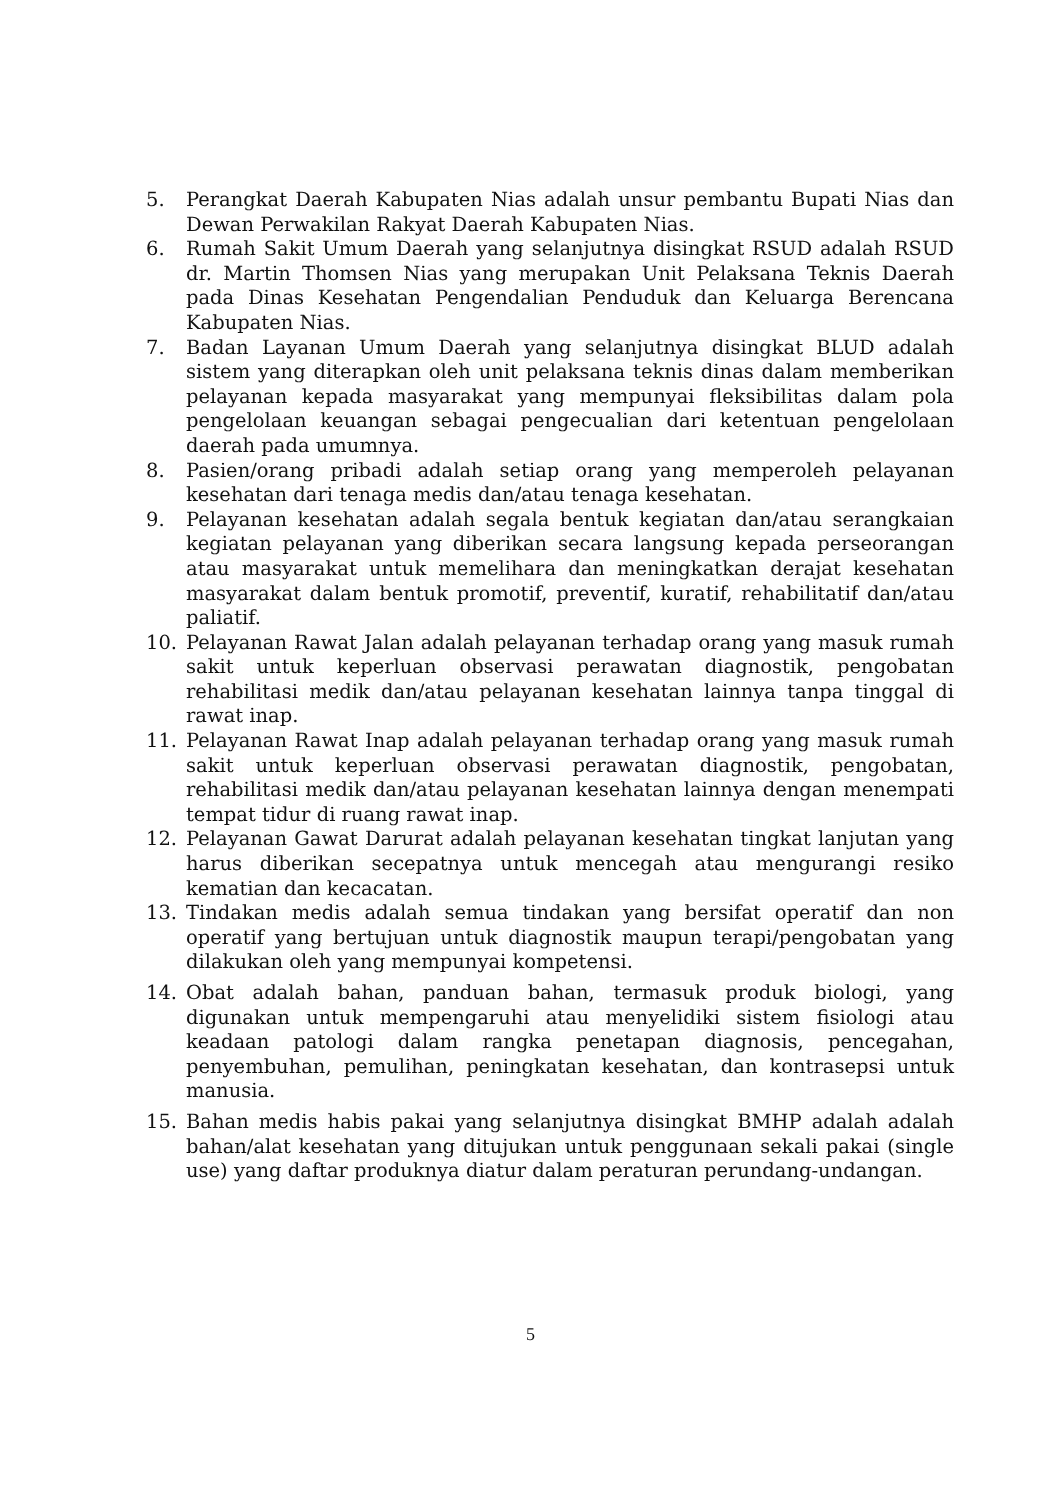5. Perangkat Daerah Kabupaten Nias adalah unsur pembantu Bupati Nias dan Dewan Perwakilan Rakyat Daerah Kabupaten Nias.
6. Rumah Sakit Umum Daerah yang selanjutnya disingkat RSUD adalah RSUD dr. Martin Thomsen Nias yang merupakan Unit Pelaksana Teknis Daerah pada Dinas Kesehatan Pengendalian Penduduk dan Keluarga Berencana Kabupaten Nias.
7. Badan Layanan Umum Daerah yang selanjutnya disingkat BLUD adalah sistem yang diterapkan oleh unit pelaksana teknis dinas dalam memberikan pelayanan kepada masyarakat yang mempunyai fleksibilitas dalam pola pengelolaan keuangan sebagai pengecualian dari ketentuan pengelolaan daerah pada umumnya.
8. Pasien/orang pribadi adalah setiap orang yang memperoleh pelayanan kesehatan dari tenaga medis dan/atau tenaga kesehatan.
9. Pelayanan kesehatan adalah segala bentuk kegiatan dan/atau serangkaian kegiatan pelayanan yang diberikan secara langsung kepada perseorangan atau masyarakat untuk memelihara dan meningkatkan derajat kesehatan masyarakat dalam bentuk promotif, preventif, kuratif, rehabilitatif dan/atau paliatif.
10. Pelayanan Rawat Jalan adalah pelayanan terhadap orang yang masuk rumah sakit untuk keperluan observasi perawatan diagnostik, pengobatan rehabilitasi medik dan/atau pelayanan kesehatan lainnya tanpa tinggal di rawat inap.
11. Pelayanan Rawat Inap adalah pelayanan terhadap orang yang masuk rumah sakit untuk keperluan observasi perawatan diagnostik, pengobatan, rehabilitasi medik dan/atau pelayanan kesehatan lainnya dengan menempati tempat tidur di ruang rawat inap.
12. Pelayanan Gawat Darurat adalah pelayanan kesehatan tingkat lanjutan yang harus diberikan secepatnya untuk mencegah atau mengurangi resiko kematian dan kecacatan.
13. Tindakan medis adalah semua tindakan yang bersifat operatif dan non operatif yang bertujuan untuk diagnostik maupun terapi/pengobatan yang dilakukan oleh yang mempunyai kompetensi.
14. Obat adalah bahan, panduan bahan, termasuk produk biologi, yang digunakan untuk mempengaruhi atau menyelidiki sistem fisiologi atau keadaan patologi dalam rangka penetapan diagnosis, pencegahan, penyembuhan, pemulihan, peningkatan kesehatan, dan kontrasepsi untuk manusia.
15. Bahan medis habis pakai yang selanjutnya disingkat BMHP adalah adalah bahan/alat kesehatan yang ditujukan untuk penggunaan sekali pakai (single use) yang daftar produknya diatur dalam peraturan perundang-undangan.
5